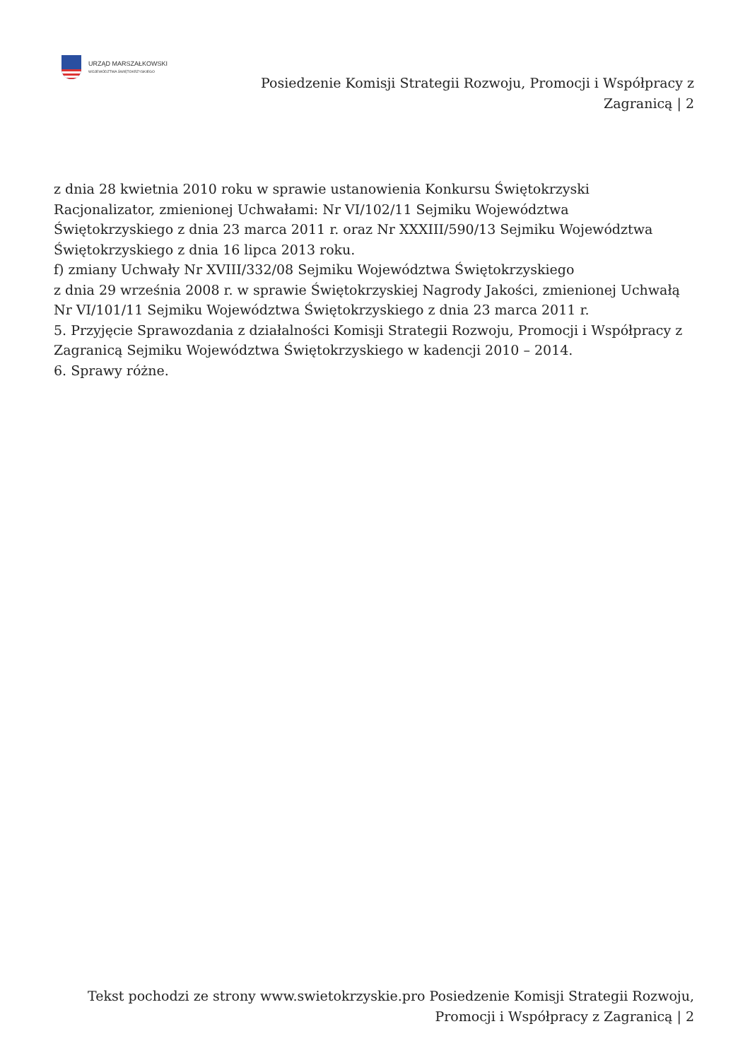URZĄD MARSZAŁKOWSKI
WOJEWÓDZTWA ŚWIĘTOKRZYSKIEGO
Posiedzenie Komisji Strategii Rozwoju, Promocji i Współpracy z Zagranicą | 2
z dnia 28 kwietnia 2010 roku w sprawie ustanowienia Konkursu Świętokrzyski
Racjonalizator, zmienionej Uchwałami: Nr VI/102/11 Sejmiku Województwa
Świętokrzyskiego z dnia 23 marca 2011 r. oraz Nr XXXIII/590/13 Sejmiku Województwa
Świętokrzyskiego z dnia 16 lipca 2013 roku.
f) zmiany Uchwały Nr XVIII/332/08 Sejmiku Województwa Świętokrzyskiego
z dnia 29 września 2008 r. w sprawie Świętokrzyskiej Nagrody Jakości, zmienionej Uchwałą
Nr VI/101/11 Sejmiku Województwa Świętokrzyskiego z dnia 23 marca 2011 r.
5. Przyjęcie Sprawozdania z działalności Komisji Strategii Rozwoju, Promocji i Współpracy z
Zagranicą Sejmiku Województwa Świętokrzyskiego w kadencji 2010 – 2014.
6. Sprawy różne.
Tekst pochodzi ze strony www.swietokrzyskie.pro Posiedzenie Komisji Strategii Rozwoju,
Promocji i Współpracy z Zagranicą | 2